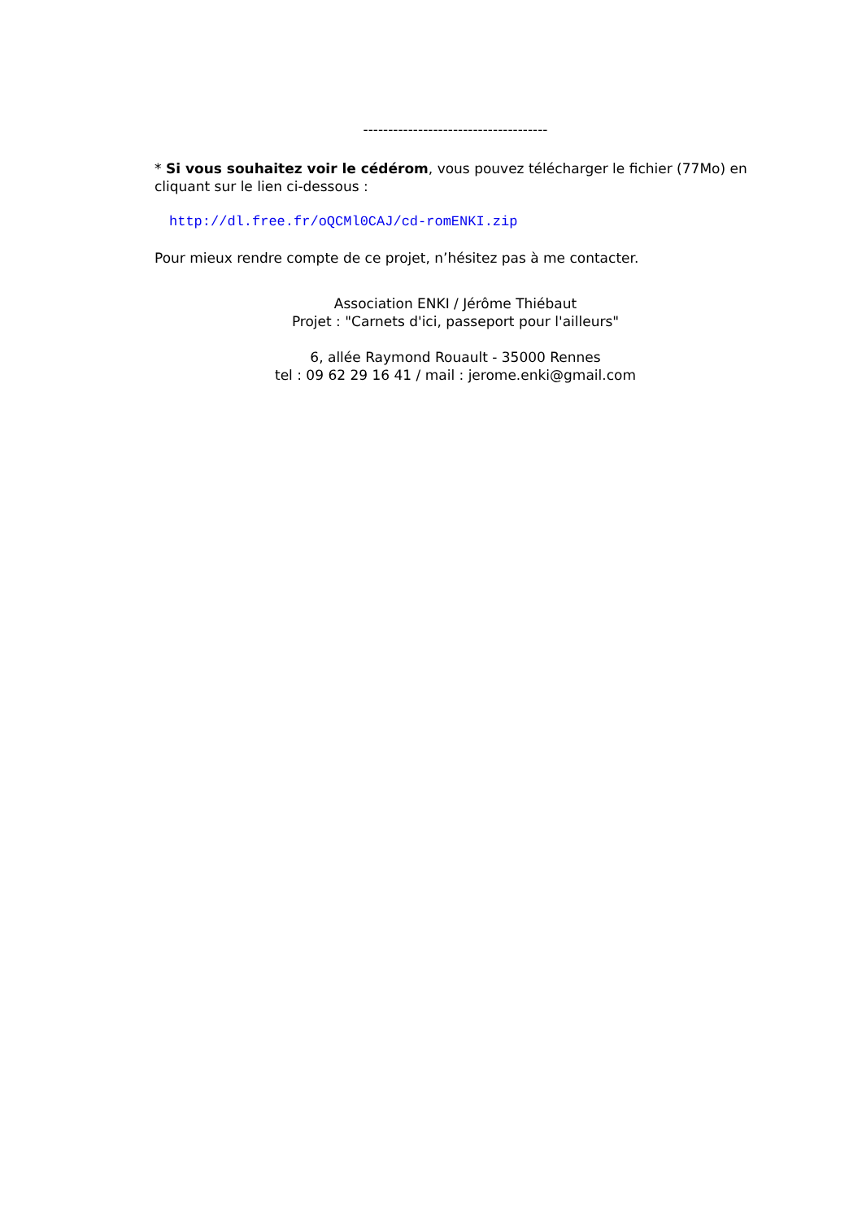-------------------------------------
* Si vous souhaitez voir le cédérom, vous pouvez télécharger le fichier (77Mo) en cliquant sur le lien ci-dessous :
http://dl.free.fr/oQCMl0CAJ/cd-romENKI.zip
Pour mieux rendre compte de ce projet, n’hésitez pas à me contacter.
Association ENKI / Jérôme Thiébaut
Projet : "Carnets d'ici, passeport pour l'ailleurs"
6, allée Raymond Rouault - 35000 Rennes
tel : 09 62 29 16 41 / mail : jerome.enki@gmail.com